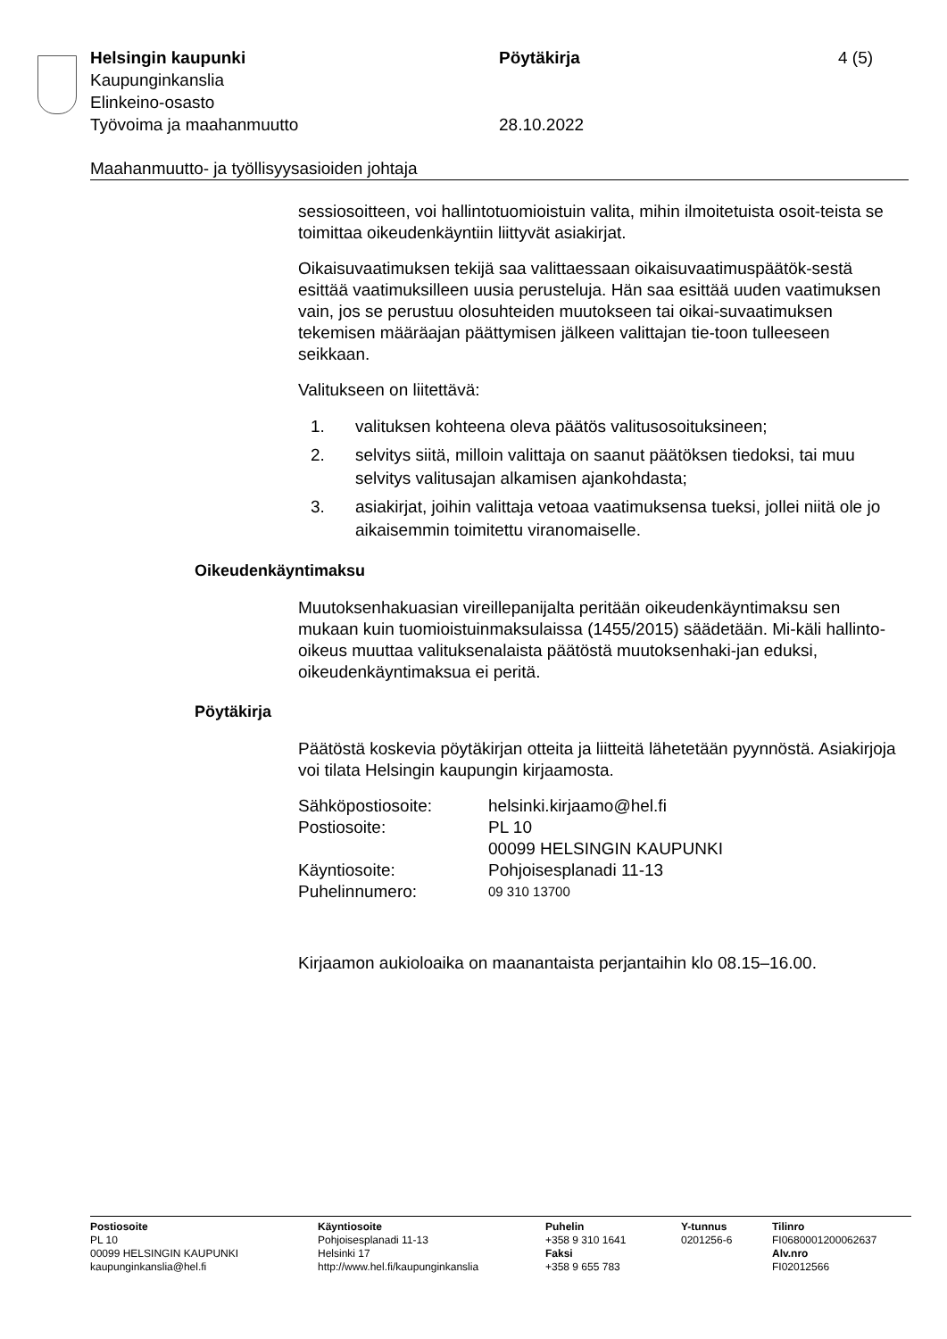Helsingin kaupunki Pöytäkirja 4 (5)
Kaupunginkanslia
Elinkeino-osasto
Työvoima ja maahanmuutto 28.10.2022
Maahanmuutto- ja työllisyysasioiden johtaja
sessiosoitteen, voi hallintotuomioistuin valita, mihin ilmoitetuista osoit-teista se toimittaa oikeudenkäyntiin liittyvät asiakirjat.
Oikaisuvaatimuksen tekijä saa valittaessaan oikaisuvaatimuspäätök-sestä esittää vaatimuksilleen uusia perusteluja. Hän saa esittää uuden vaatimuksen vain, jos se perustuu olosuhteiden muutokseen tai oikai-suvaatimuksen tekemisen määräajan päättymisen jälkeen valittajan tie-toon tulleeseen seikkaan.
Valitukseen on liitettävä:
1. valituksen kohteena oleva päätös valitusosoituksineen;
2. selvitys siitä, milloin valittaja on saanut päätöksen tiedoksi, tai muu selvitys valitusajan alkamisen ajankohdasta;
3. asiakirjat, joihin valittaja vetoaa vaatimuksensa tueksi, jollei niitä ole jo aikaisemmin toimitettu viranomaiselle.
Oikeudenkäyntimaksu
Muutoksenhakuasian vireillepanijalta peritään oikeudenkäyntimaksu sen mukaan kuin tuomioistuinmaksulaissa (1455/2015) säädetään. Mi-käli hallinto-oikeus muuttaa valituksenalaista päätöstä muutoksenhaki-jan eduksi, oikeudenkäyntimaksua ei peritä.
Pöytäkirja
Päätöstä koskevia pöytäkirjan otteita ja liitteitä lähetetään pyynnöstä. Asiakirjoja voi tilata Helsingin kaupungin kirjaamosta.
| Sähköpostiosoite: | helsinki.kirjaamo@hel.fi |
| Postiosoite: | PL 10 00099 HELSINGIN KAUPUNKI |
| Käyntiosoite: | Pohjoisesplanadi 11-13 |
| Puhelinnumero: | 09 310 13700 |
Kirjaamon aukioloaika on maanantaista perjantaihin klo 08.15–16.00.
Postiosoite
PL 10
00099 HELSINGIN KAUPUNKI
kaupunginkanslia@hel.fi
Käyntiosoite
Pohjoisesplanadi 11-13
Helsinki 17
http://www.hel.fi/kaupunginkanslia
Puhelin
+358 9 310 1641
Faksi
+358 9 655 783
Y-tunnus
0201256-6
Tilinro
FI0680001200062637
Alv.nro
FI02012566